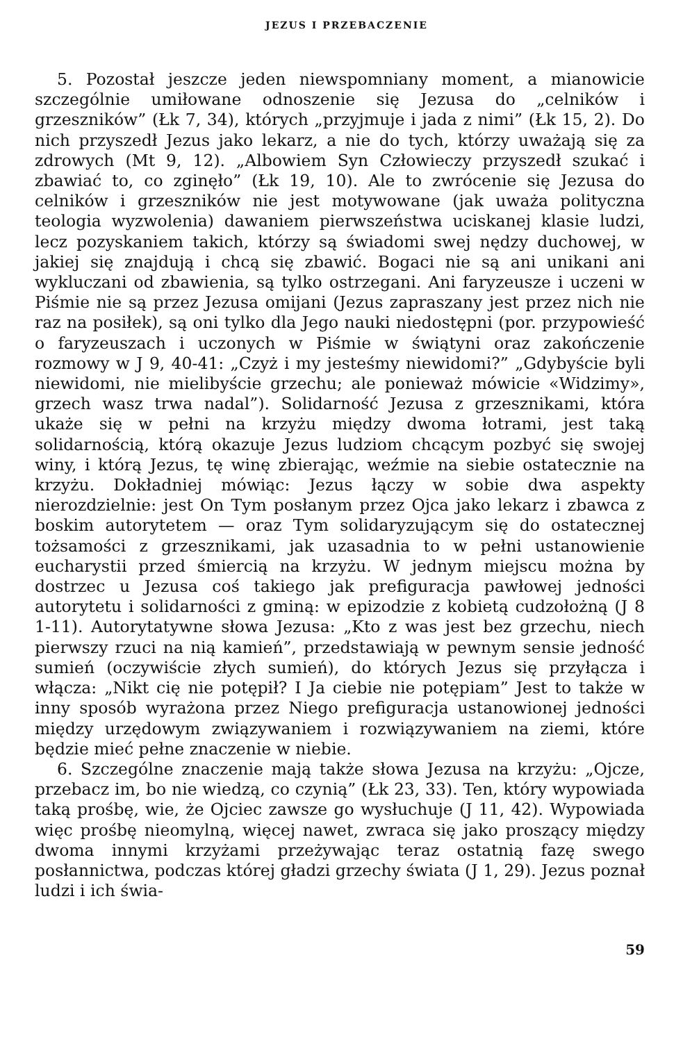JEZUS I PRZEBACZENIE
5. Pozostał jeszcze jeden niewspomniany moment, a mianowicie szczególnie umiłowane odnoszenie się Jezusa do „celników i grzeszników” (Łk 7, 34), których „przyjmuje i jada z nimi” (Łk 15, 2). Do nich przyszedł Jezus jako lekarz, a nie do tych, którzy uważają się za zdrowych (Mt 9, 12). „Albowiem Syn Człowieczy przyszedł szukać i zbawiać to, co zginęło” (Łk 19, 10). Ale to zwrócenie się Jezusa do celników i grzeszników nie jest motywowane (jak uważa polityczna teologia wyzwolenia) dawaniem pierwszeństwa uciskanej klasie ludzi, lecz pozyskaniem takich, którzy są świadomi swej nędzy duchowej, w jakiej się znajdują i chcą się zbawić. Bogaci nie są ani unikani ani wykluczani od zbawienia, są tylko ostrzegani. Ani faryzeusze i uczeni w Piśmie nie są przez Jezusa omijani (Jezus zapraszany jest przez nich nie raz na posiłek), są oni tylko dla Jego nauki niedostępni (por. przypowieść o faryzeuszach i uczonych w Piśmie w świątyni oraz zakończenie rozmowy w J 9, 40-41: „Czyż i my jesteśmy niewidomi?” „Gdybyście byli niewidomi, nie mielibyście grzechu; ale ponieważ mówicie «Widzimy», grzech wasz trwa nadal”). Solidarność Jezusa z grzesznikami, która ukaże się w pełni na krzyżu między dwoma łotrami, jest taką solidarnością, którą okazuje Jezus ludziom chcącym pozbyć się swojej winy, i którą Jezus, tę winę zbierając, weźmie na siebie ostatecznie na krzyżu. Dokładniej mówiąc: Jezus łączy w sobie dwa aspekty nierozdzielnie: jest On Tym posłanym przez Ojca jako lekarz i zbawca z boskim autorytetem — oraz Tym solidaryzującym się do ostatecznej tożsamości z grzesznikami, jak uzasadnia to w pełni ustanowienie eucharystii przed śmiercią na krzyżu. W jednym miejscu można by dostrzec u Jezusa coś takiego jak prefiguracja pawłowej jedności autorytetu i solidarności z gminą: w epizodzie z kobietą cudzołożną (J 8 1-11). Autorytatywne słowa Jezusa: „Kto z was jest bez grzechu, niech pierwszy rzuci na nią kamień”, przedstawiają w pewnym sensie jedność sumień (oczywiście złych sumień), do których Jezus się przyłącza i włącza: „Nikt cię nie potępił? I Ja ciebie nie potępiam” Jest to także w inny sposób wyrażona przez Niego prefiguracja ustanowionej jedności między urzędowym związywaniem i rozwiązywaniem na ziemi, które będzie mieć pełne znaczenie w niebie.
6. Szczególne znaczenie mają także słowa Jezusa na krzyżu: „Ojcze, przebacz im, bo nie wiedzą, co czynią” (Łk 23, 33). Ten, który wypowiada taką prośbę, wie, że Ojciec zawsze go wysłuchuje (J 11, 42). Wypowiada więc prośbę nieomylną, więcej nawet, zwraca się jako proszący między dwoma innymi krzyżami przeżywając teraz ostatnią fazę swego posłannictwa, podczas której gładzi grzechy świata (J 1, 29). Jezus poznał ludzi i ich świa-
59